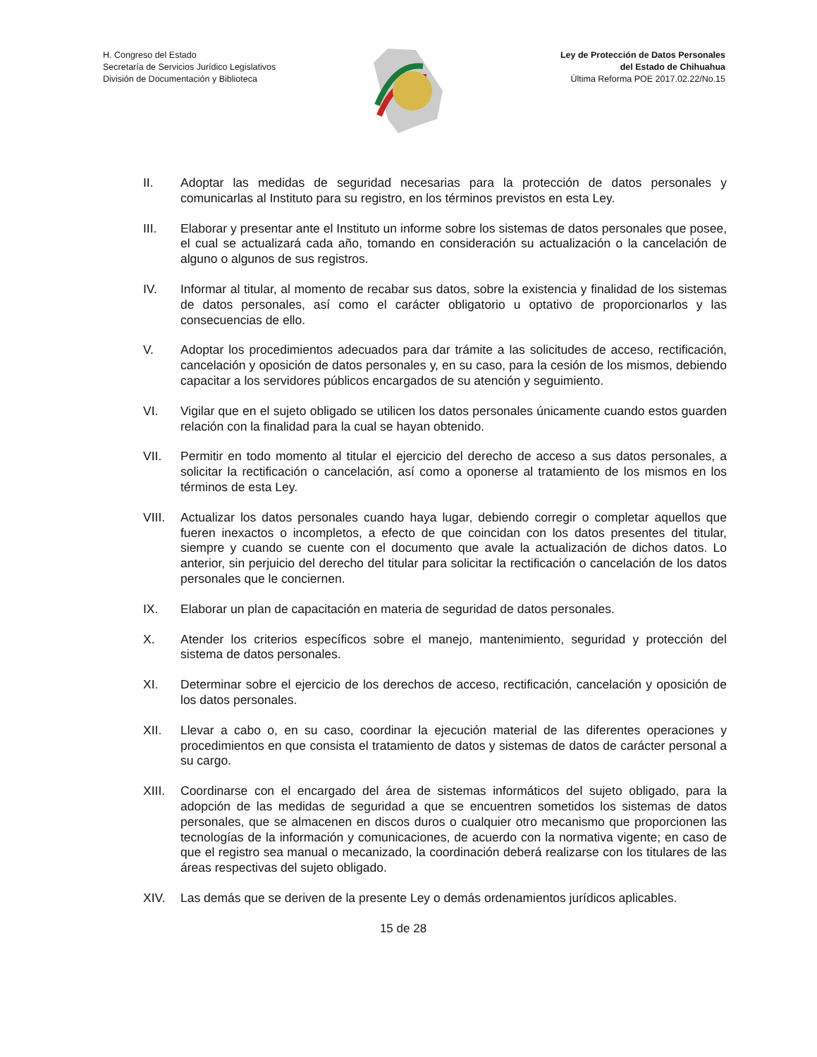H. Congreso del Estado
Secretaría de Servicios Jurídico Legislativos
División de Documentación y Biblioteca
Ley de Protección de Datos Personales
del Estado de Chihuahua
Última Reforma POE 2017.02.22/No.15
II. Adoptar las medidas de seguridad necesarias para la protección de datos personales y comunicarlas al Instituto para su registro, en los términos previstos en esta Ley.
III. Elaborar y presentar ante el Instituto un informe sobre los sistemas de datos personales que posee, el cual se actualizará cada año, tomando en consideración su actualización o la cancelación de alguno o algunos de sus registros.
IV. Informar al titular, al momento de recabar sus datos, sobre la existencia y finalidad de los sistemas de datos personales, así como el carácter obligatorio u optativo de proporcionarlos y las consecuencias de ello.
V. Adoptar los procedimientos adecuados para dar trámite a las solicitudes de acceso, rectificación, cancelación y oposición de datos personales y, en su caso, para la cesión de los mismos, debiendo capacitar a los servidores públicos encargados de su atención y seguimiento.
VI. Vigilar que en el sujeto obligado se utilicen los datos personales únicamente cuando estos guarden relación con la finalidad para la cual se hayan obtenido.
VII. Permitir en todo momento al titular el ejercicio del derecho de acceso a sus datos personales, a solicitar la rectificación o cancelación, así como a oponerse al tratamiento de los mismos en los términos de esta Ley.
VIII. Actualizar los datos personales cuando haya lugar, debiendo corregir o completar aquellos que fueren inexactos o incompletos, a efecto de que coincidan con los datos presentes del titular, siempre y cuando se cuente con el documento que avale la actualización de dichos datos. Lo anterior, sin perjuicio del derecho del titular para solicitar la rectificación o cancelación de los datos personales que le conciernen.
IX. Elaborar un plan de capacitación en materia de seguridad de datos personales.
X. Atender los criterios específicos sobre el manejo, mantenimiento, seguridad y protección del sistema de datos personales.
XI. Determinar sobre el ejercicio de los derechos de acceso, rectificación, cancelación y oposición de los datos personales.
XII. Llevar a cabo o, en su caso, coordinar la ejecución material de las diferentes operaciones y procedimientos en que consista el tratamiento de datos y sistemas de datos de carácter personal a su cargo.
XIII. Coordinarse con el encargado del área de sistemas informáticos del sujeto obligado, para la adopción de las medidas de seguridad a que se encuentren sometidos los sistemas de datos personales, que se almacenen en discos duros o cualquier otro mecanismo que proporcionen las tecnologías de la información y comunicaciones, de acuerdo con la normativa vigente; en caso de que el registro sea manual o mecanizado, la coordinación deberá realizarse con los titulares de las áreas respectivas del sujeto obligado.
XIV. Las demás que se deriven de la presente Ley o demás ordenamientos jurídicos aplicables.
15 de 28